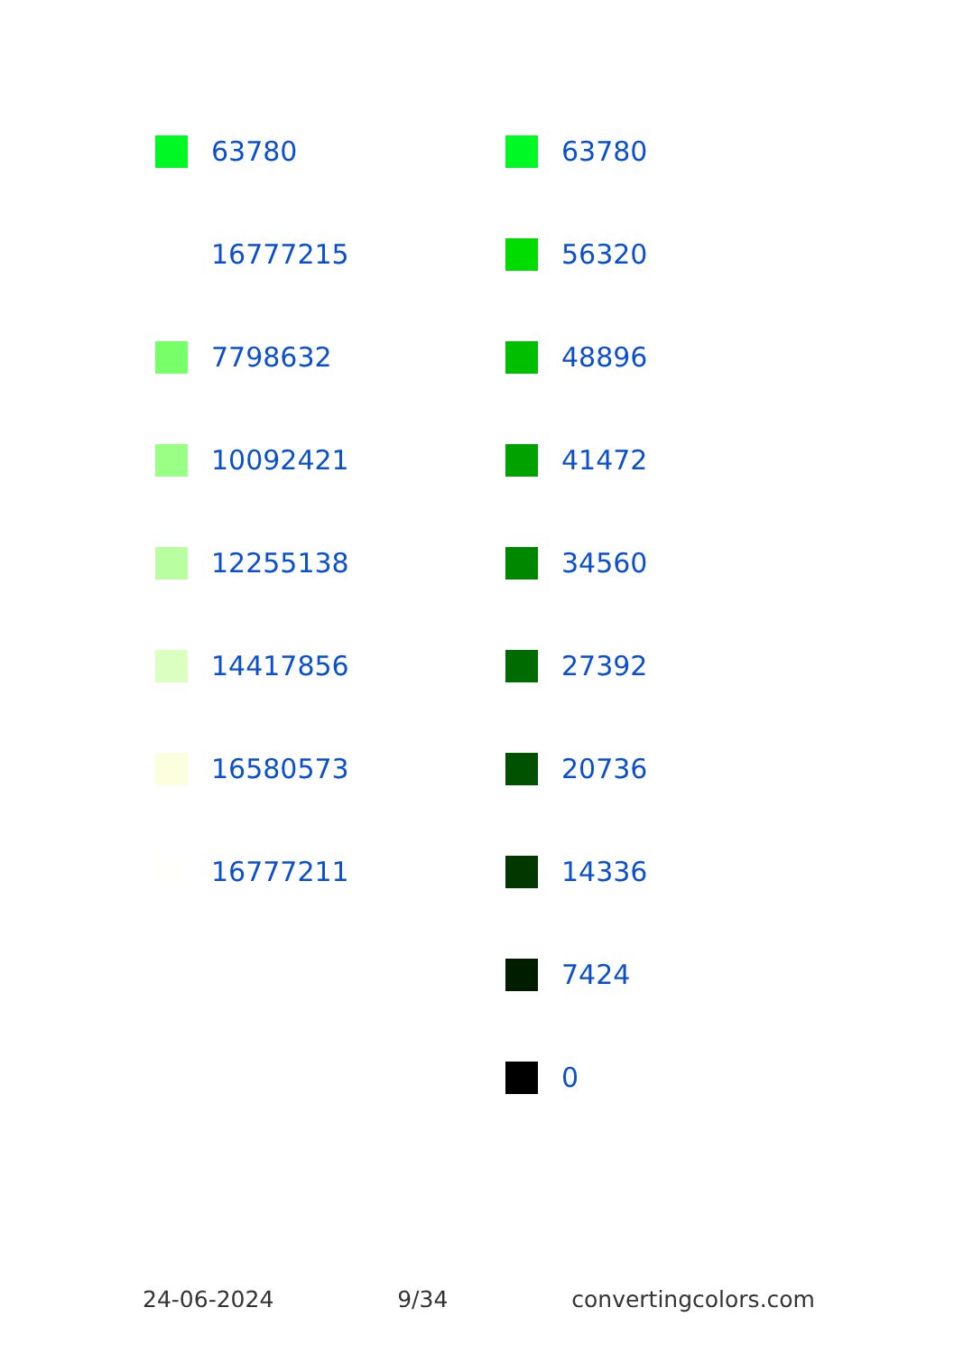63780
16777215
7798632
10092421
12255138
14417856
16580573
16777211
63780
56320
48896
41472
34560
27392
20736
14336
7424
0
24-06-2024 9/34 convertingcolors.com